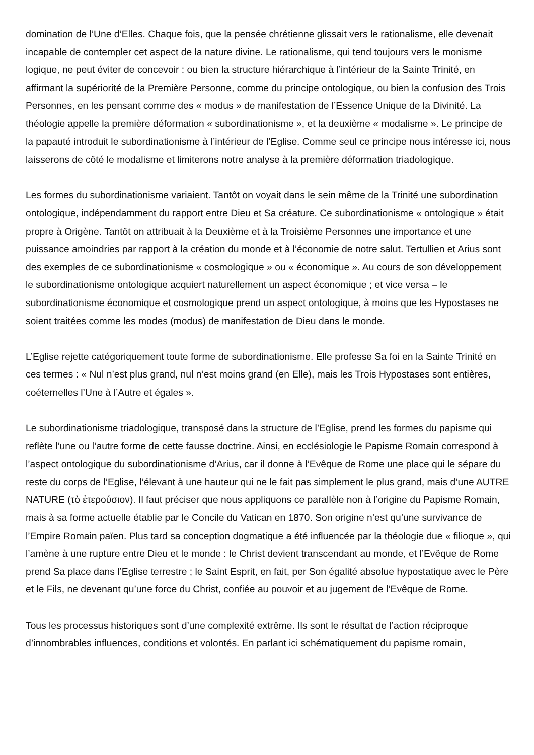domination de l’Une d’Elles. Chaque fois, que la pensée chrétienne glissait vers le rationalisme, elle devenait incapable de contempler cet aspect de la nature divine. Le rationalisme, qui tend toujours vers le monisme logique, ne peut éviter de concevoir : ou bien la structure hiérarchique à l’intérieur de la Sainte Trinité, en affirmant la supériorité de la Première Personne, comme du principe ontologique, ou bien la confusion des Trois Personnes, en les pensant comme des « modus » de manifestation de l’Essence Unique de la Divinité. La théologie appelle la première déformation « subordinationisme », et la deuxième « modalisme ». Le principe de la papauté introduit le subordinationisme à l’intérieur de l’Eglise. Comme seul ce principe nous intéresse ici, nous laisserons de côté le modalisme et limiterons notre analyse à la première déformation triadologique.
Les formes du subordinationisme variaient. Tantôt on voyait dans le sein même de la Trinité une subordination ontologique, indépendamment du rapport entre Dieu et Sa créature. Ce subordinationisme « ontologique » était propre à Origène. Tantôt on attribuait à la Deuxième et à la Troisième Personnes une importance et une puissance amoindries par rapport à la création du monde et à l’économie de notre salut. Tertullien et Arius sont des exemples de ce subordinationisme « cosmologique » ou « économique ». Au cours de son développement le subordinationisme ontologique acquiert naturellement un aspect économique ; et vice versa – le subordinationisme économique et cosmologique prend un aspect ontologique, à moins que les Hypostases ne soient traitées comme les modes (modus) de manifestation de Dieu dans le monde.
L’Eglise rejette catégoriquement toute forme de subordinationisme. Elle professe Sa foi en la Sainte Trinité en ces termes : « Nul n’est plus grand, nul n’est moins grand (en Elle), mais les Trois Hypostases sont entières, coéternelles l’Une à l’Autre et égales ».
Le subordinationisme triadologique, transposé dans la structure de l’Eglise, prend les formes du papisme qui reflète l’une ou l’autre forme de cette fausse doctrine. Ainsi, en ecclésiologie le Papisme Romain correspond à l’aspect ontologique du subordinationisme d’Arius, car il donne à l’Evêque de Rome une place qui le sépare du reste du corps de l’Eglise, l’élevant à une hauteur qui ne le fait pas simplement le plus grand, mais d’une AUTRE NATURE (τὸ ἑτερούσιον). Il faut préciser que nous appliquons ce parallèle non à l’origine du Papisme Romain, mais à sa forme actuelle établie par le Concile du Vatican en 1870. Son origine n’est qu’une survivance de l’Empire Romain païen. Plus tard sa conception dogmatique a été influencée par la théologie due « filioque », qui l’amène à une rupture entre Dieu et le monde : le Christ devient transcendant au monde, et l’Evêque de Rome prend Sa place dans l’Eglise terrestre ; le Saint Esprit, en fait, per Son égalité absolue hypostatique avec le Père et le Fils, ne devenant qu’une force du Christ, confiée au pouvoir et au jugement de l’Evêque de Rome.
Tous les processus historiques sont d’une complexité extrême. Ils sont le résultat de l’action réciproque d’innombrables influences, conditions et volontés. En parlant ici schématiquement du papisme romain,